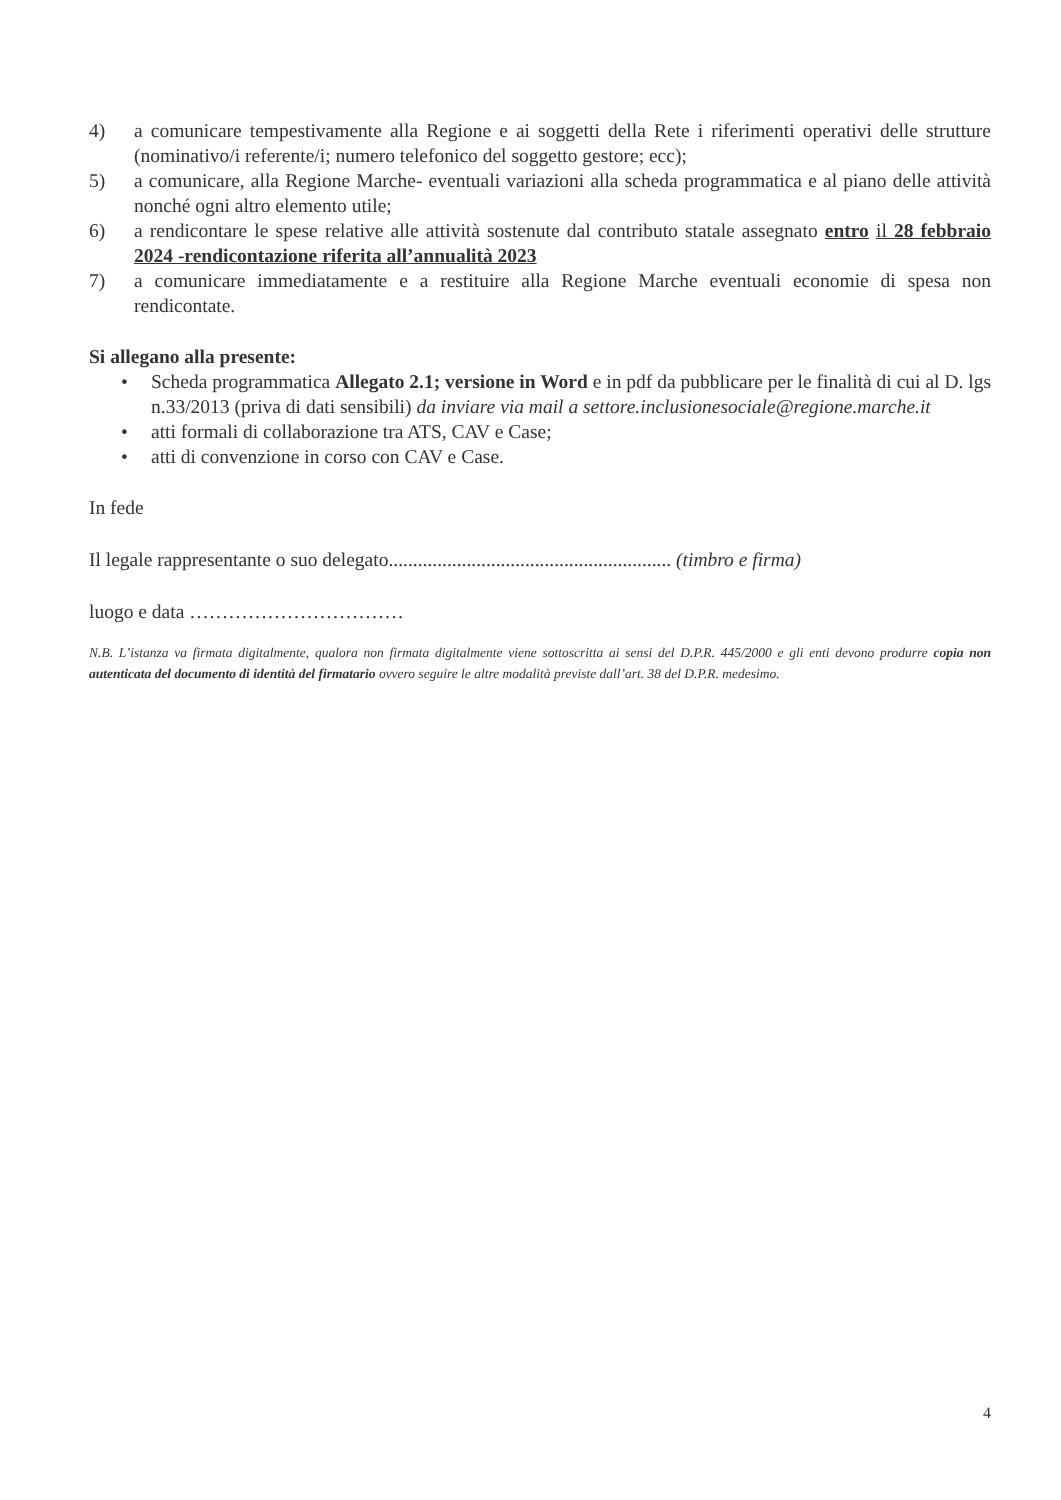4) a comunicare tempestivamente alla Regione e ai soggetti della Rete i riferimenti operativi delle strutture (nominativo/i referente/i; numero telefonico del soggetto gestore; ecc);
5) a comunicare, alla Regione Marche- eventuali variazioni alla scheda programmatica e al piano delle attività nonché ogni altro elemento utile;
6) a rendicontare le spese relative alle attività sostenute dal contributo statale assegnato entro il 28 febbraio 2024 -rendicontazione riferita all’annualità 2023
7) a comunicare immediatamente e a restituire alla Regione Marche eventuali economie di spesa non rendicontate.
Si allegano alla presente:
• Scheda programmatica Allegato 2.1; versione in Word e in pdf da pubblicare per le finalità di cui al D. lgs n.33/2013 (priva di dati sensibili) da inviare via mail a settore.inclusionesociale@regione.marche.it
• atti formali di collaborazione tra ATS, CAV e Case;
• atti di convenzione in corso con CAV e Case.
In fede
Il legale rappresentante o suo delegato.......................................................... (timbro e firma)
luogo e data ……………………………
N.B. L’istanza va firmata digitalmente, qualora non firmata digitalmente viene sottoscritta ai sensi del D.P.R. 445/2000 e gli enti devono produrre copia non autenticata del documento di identità del firmatario ovvero seguire le altre modalità previste dall’art. 38 del D.P.R. medesimo.
4